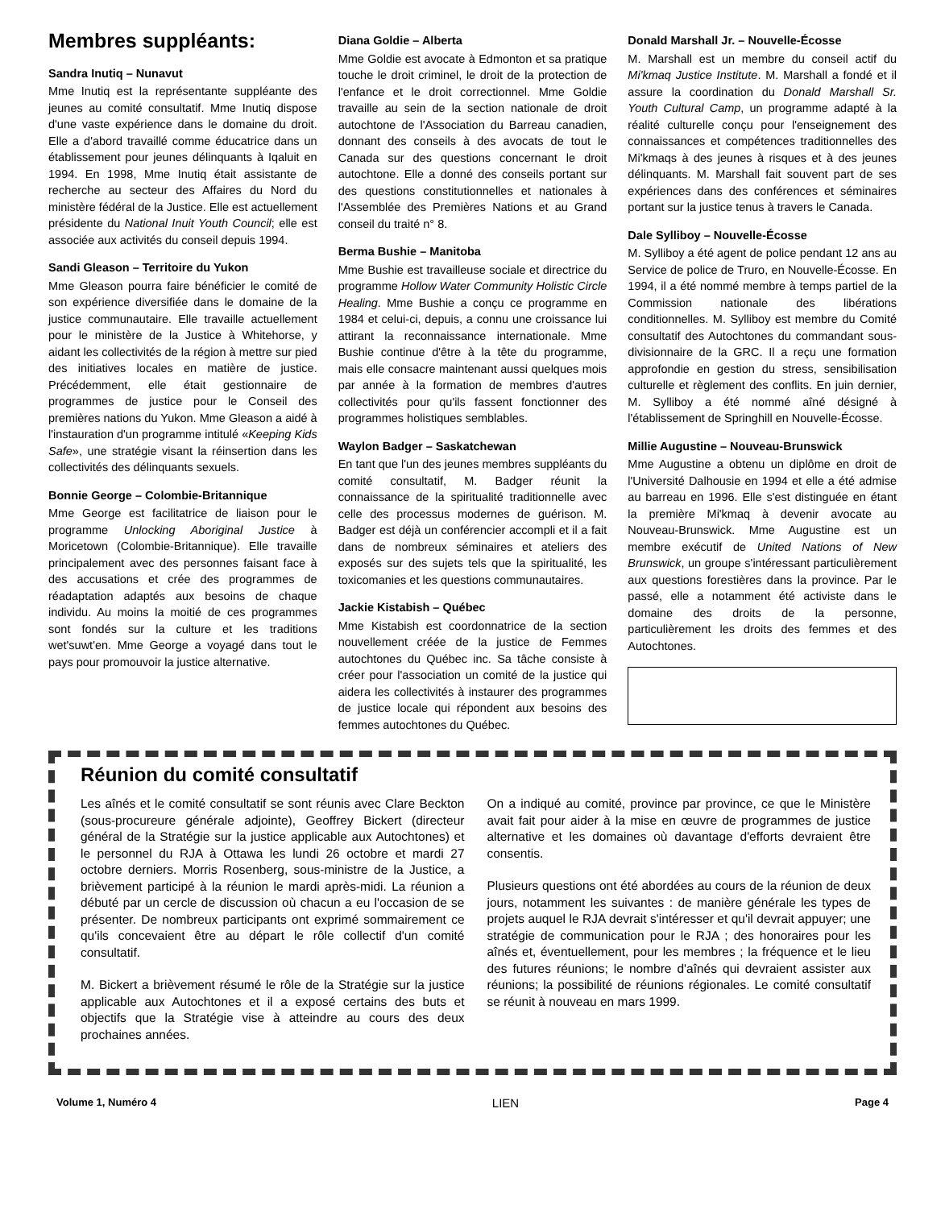Membres suppléants:
Sandra Inutiq – Nunavut
Mme Inutiq est la représentante suppléante des jeunes au comité consultatif. Mme Inutiq dispose d'une vaste expérience dans le domaine du droit. Elle a d'abord travaillé comme éducatrice dans un établissement pour jeunes délinquants à Iqaluit en 1994. En 1998, Mme Inutiq était assistante de recherche au secteur des Affaires du Nord du ministère fédéral de la Justice. Elle est actuellement présidente du National Inuit Youth Council; elle est associée aux activités du conseil depuis 1994.
Sandi Gleason – Territoire du Yukon
Mme Gleason pourra faire bénéficier le comité de son expérience diversifiée dans le domaine de la justice communautaire. Elle travaille actuellement pour le ministère de la Justice à Whitehorse, y aidant les collectivités de la région à mettre sur pied des initiatives locales en matière de justice. Précédemment, elle était gestionnaire de programmes de justice pour le Conseil des premières nations du Yukon. Mme Gleason a aidé à l'instauration d'un programme intitulé «Keeping Kids Safe», une stratégie visant la réinsertion dans les collectivités des délinquants sexuels.
Bonnie George – Colombie-Britannique
Mme George est facilitatrice de liaison pour le programme Unlocking Aboriginal Justice à Moricetown (Colombie-Britannique). Elle travaille principalement avec des personnes faisant face à des accusations et crée des programmes de réadaptation adaptés aux besoins de chaque individu. Au moins la moitié de ces programmes sont fondés sur la culture et les traditions wet'suwt'en. Mme George a voyagé dans tout le pays pour promouvoir la justice alternative.
Diana Goldie – Alberta
Mme Goldie est avocate à Edmonton et sa pratique touche le droit criminel, le droit de la protection de l'enfance et le droit correctionnel. Mme Goldie travaille au sein de la section nationale de droit autochtone de l'Association du Barreau canadien, donnant des conseils à des avocats de tout le Canada sur des questions concernant le droit autochtone. Elle a donné des conseils portant sur des questions constitutionnelles et nationales à l'Assemblée des Premières Nations et au Grand conseil du traité n° 8.
Berma Bushie – Manitoba
Mme Bushie est travailleuse sociale et directrice du programme Hollow Water Community Holistic Circle Healing. Mme Bushie a conçu ce programme en 1984 et celui-ci, depuis, a connu une croissance lui attirant la reconnaissance internationale. Mme Bushie continue d'être à la tête du programme, mais elle consacre maintenant aussi quelques mois par année à la formation de membres d'autres collectivités pour qu'ils fassent fonctionner des programmes holistiques semblables.
Waylon Badger – Saskatchewan
En tant que l'un des jeunes membres suppléants du comité consultatif, M. Badger réunit la connaissance de la spiritualité traditionnelle avec celle des processus modernes de guérison. M. Badger est déjà un conférencier accompli et il a fait dans de nombreux séminaires et ateliers des exposés sur des sujets tels que la spiritualité, les toxicomanies et les questions communautaires.
Jackie Kistabish – Québec
Mme Kistabish est coordonnatrice de la section nouvellement créée de la justice de Femmes autochtones du Québec inc. Sa tâche consiste à créer pour l'association un comité de la justice qui aidera les collectivités à instaurer des programmes de justice locale qui répondent aux besoins des femmes autochtones du Québec.
Donald Marshall Jr. – Nouvelle-Écosse
M. Marshall est un membre du conseil actif du Mi'kmaq Justice Institute. M. Marshall a fondé et il assure la coordination du Donald Marshall Sr. Youth Cultural Camp, un programme adapté à la réalité culturelle conçu pour l'enseignement des connaissances et compétences traditionnelles des Mi'kmaqs à des jeunes à risques et à des jeunes délinquants. M. Marshall fait souvent part de ses expériences dans des conférences et séminaires portant sur la justice tenus à travers le Canada.
Dale Sylliboy – Nouvelle-Écosse
M. Sylliboy a été agent de police pendant 12 ans au Service de police de Truro, en Nouvelle-Écosse. En 1994, il a été nommé membre à temps partiel de la Commission nationale des libérations conditionnelles. M. Sylliboy est membre du Comité consultatif des Autochtones du commandant sous-divisionnaire de la GRC. Il a reçu une formation approfondie en gestion du stress, sensibilisation culturelle et règlement des conflits. En juin dernier, M. Sylliboy a été nommé aîné désigné à l'établissement de Springhill en Nouvelle-Écosse.
Millie Augustine – Nouveau-Brunswick
Mme Augustine a obtenu un diplôme en droit de l'Université Dalhousie en 1994 et elle a été admise au barreau en 1996. Elle s'est distinguée en étant la première Mi'kmaq à devenir avocate au Nouveau-Brunswick. Mme Augustine est un membre exécutif de United Nations of New Brunswick, un groupe s'intéressant particulièrement aux questions forestières dans la province. Par le passé, elle a notamment été activiste dans le domaine des droits de la personne, particulièrement les droits des femmes et des Autochtones.
Réunion du comité consultatif
Les aînés et le comité consultatif se sont réunis avec Clare Beckton (sous-procureure générale adjointe), Geoffrey Bickert (directeur général de la Stratégie sur la justice applicable aux Autochtones) et le personnel du RJA à Ottawa les lundi 26 octobre et mardi 27 octobre derniers. Morris Rosenberg, sous-ministre de la Justice, a brièvement participé à la réunion le mardi après-midi. La réunion a débuté par un cercle de discussion où chacun a eu l'occasion de se présenter. De nombreux participants ont exprimé sommairement ce qu'ils concevaient être au départ le rôle collectif d'un comité consultatif.
M. Bickert a brièvement résumé le rôle de la Stratégie sur la justice applicable aux Autochtones et il a exposé certains des buts et objectifs que la Stratégie vise à atteindre au cours des deux prochaines années.
On a indiqué au comité, province par province, ce que le Ministère avait fait pour aider à la mise en œuvre de programmes de justice alternative et les domaines où davantage d'efforts devraient être consentis.
Plusieurs questions ont été abordées au cours de la réunion de deux jours, notamment les suivantes : de manière générale les types de projets auquel le RJA devrait s'intéresser et qu'il devrait appuyer; une stratégie de communication pour le RJA ; des honoraires pour les aînés et, éventuellement, pour les membres ; la fréquence et le lieu des futures réunions; le nombre d'aînés qui devraient assister aux réunions; la possibilité de réunions régionales. Le comité consultatif se réunit à nouveau en mars 1999.
Volume 1, Numéro 4 LIEN Page 4